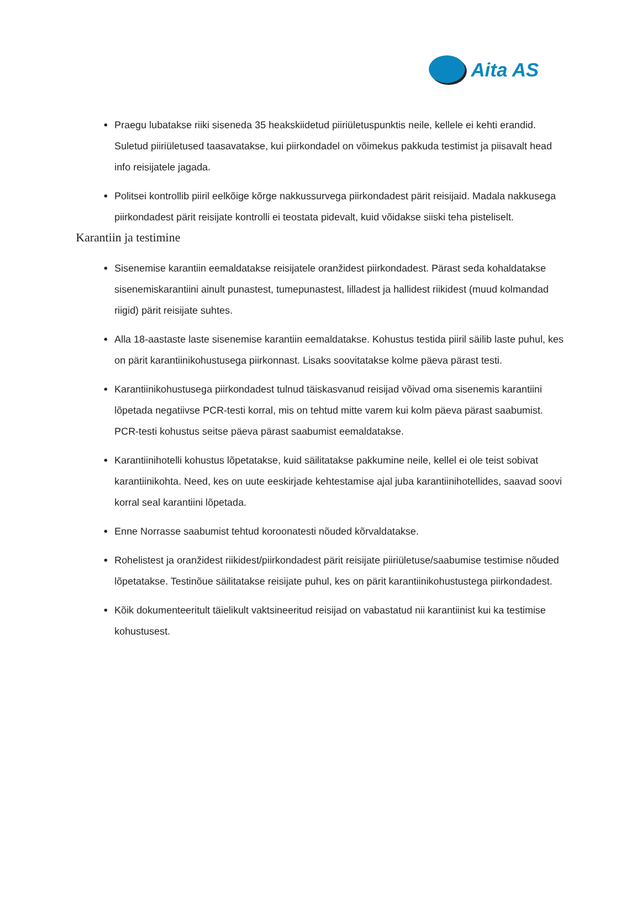Aita AS
Praegu lubatakse riiki siseneda 35 heakskiidetud piiriületuspunktis neile, kellele ei kehti erandid. Suletud piiriületused taasavatakse, kui piirkondadel on võimekus pakkuda testimist ja piisavalt head info reisijatele jagada.
Politsei kontrollib piiril eelkõige kõrge nakkussurvega piirkondadest pärit reisijaid. Madala nakkusega piirkondadest pärit reisijate kontrolli ei teostata pidevalt, kuid võidakse siiski teha pisteliselt.
Karantiin ja testimine
Sisenemise karantiin eemaldatakse reisijatele oranžidest piirkondadest. Pärast seda kohaldatakse sisenemiskarantiini ainult punastest, tumepunastest, lilladest ja hallidest riikidest (muud kolmandad riigid) pärit reisijate suhtes.
Alla 18-aastaste laste sisenemise karantiin eemaldatakse. Kohustus testida piiril säilib laste puhul, kes on pärit karantiinikohustusega piirkonnast. Lisaks soovitatakse kolme päeva pärast testi.
Karantiinikohustusega piirkondadest tulnud täiskasvanud reisijad võivad oma sisenemis karantiini lõpetada negatiivse PCR-testi korral, mis on tehtud mitte varem kui kolm päeva pärast saabumist. PCR-testi kohustus seitse päeva pärast saabumist eemaldatakse.
Karantiinihotelli kohustus lõpetatakse, kuid säilitatakse pakkumine neile, kellel ei ole teist sobivat karantiinikohta. Need, kes on uute eeskirjade kehtestamise ajal juba karantiinihotellides, saavad soovi korral seal karantiini lõpetada.
Enne Norrasse saabumist tehtud koroonatesti nõuded kõrvaldatakse.
Rohelistest ja oranžidest riikidest/piirkondadest pärit reisijate piiriületuse/saabumise testimise nõuded lõpetatakse. Testinõue säilitatakse reisijate puhul, kes on pärit karantiinikohustustega piirkondadest.
Kõik dokumenteeritult täielikult vaktsineeritud reisijad on vabastatud nii karantiinist kui ka testimise kohustusest.